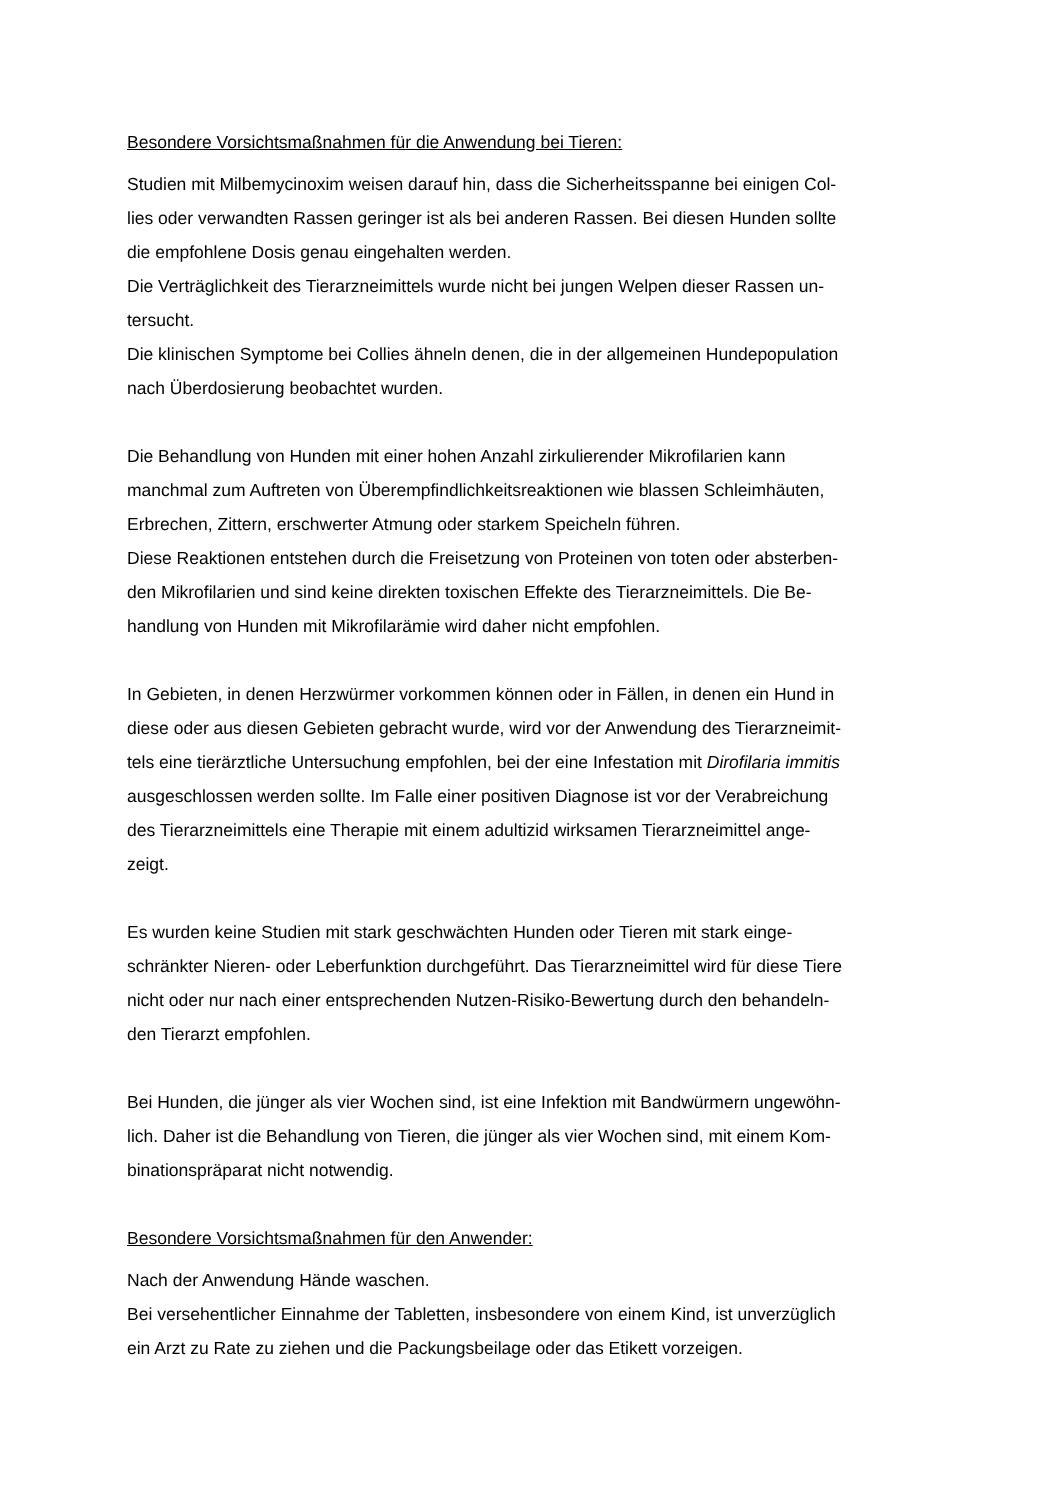Besondere Vorsichtsmaßnahmen für die Anwendung bei Tieren:
Studien mit Milbemycinoxim weisen darauf hin, dass die Sicherheitsspanne bei einigen Col-
lies oder verwandten Rassen geringer ist als bei anderen Rassen. Bei diesen Hunden sollte
die empfohlene Dosis genau eingehalten werden.
Die Verträglichkeit des Tierarzneimittels wurde nicht bei jungen Welpen dieser Rassen un-
tersucht.
Die klinischen Symptome bei Collies ähneln denen, die in der allgemeinen Hundepopulation
nach Überdosierung beobachtet wurden.
Die Behandlung von Hunden mit einer hohen Anzahl zirkulierender Mikrofilarien kann
manchmal zum Auftreten von Überempfindlichkeitsreaktionen wie blassen Schleimhäuten,
Erbrechen, Zittern, erschwerter Atmung oder starkem Speicheln führen.
Diese Reaktionen entstehen durch die Freisetzung von Proteinen von toten oder absterben-
den Mikrofilarien und sind keine direkten toxischen Effekte des Tierarzneimittels. Die Be-
handlung von Hunden mit Mikrofilarämie wird daher nicht empfohlen.
In Gebieten, in denen Herzwürmer vorkommen können oder in Fällen, in denen ein Hund in
diese oder aus diesen Gebieten gebracht wurde, wird vor der Anwendung des Tierarzneimit-
tels eine tierärztliche Untersuchung empfohlen, bei der eine Infestation mit Dirofilaria immitis
ausgeschlossen werden sollte. Im Falle einer positiven Diagnose ist vor der Verabreichung
des Tierarzneimittels eine Therapie mit einem adultizid wirksamen Tierarzneimittel ange-
zeigt.
Es wurden keine Studien mit stark geschwächten Hunden oder Tieren mit stark einge-
schränkter Nieren- oder Leberfunktion durchgeführt. Das Tierarzneimittel wird für diese Tiere
nicht oder nur nach einer entsprechenden Nutzen-Risiko-Bewertung durch den behandeln-
den Tierarzt empfohlen.
Bei Hunden, die jünger als vier Wochen sind, ist eine Infektion mit Bandwürmern ungewöhn-
lich. Daher ist die Behandlung von Tieren, die jünger als vier Wochen sind, mit einem Kom-
binationspräparat nicht notwendig.
Besondere Vorsichtsmaßnahmen für den Anwender:
Nach der Anwendung Hände waschen.
Bei versehentlicher Einnahme der Tabletten, insbesondere von einem Kind, ist unverzüglich
ein Arzt zu Rate zu ziehen und die Packungsbeilage oder das Etikett vorzeigen.